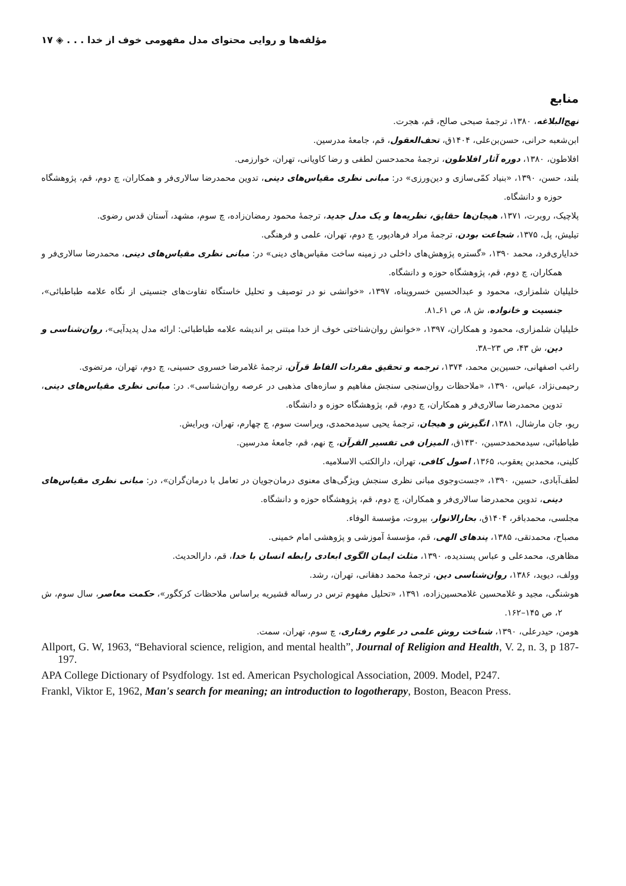مؤلفه‌ها و روایی محتوای مدل مفهومی خوف از خدا . . . ◈ ۱۷
منابع
نهج‌البلاغه، ۱۳۸۰، ترجمهٔ صبحی صالح، قم، هجرت.
ابن‌شعبه حرانی، حسن‌بن‌علی، ۱۴۰۴ق، تحف‌العقول، قم، جامعهٔ مدرسین.
افلاطون، ۱۳۸۰، دوره آثار افلاطون، ترجمهٔ محمدحسن لطفی و رضا کاویانی، تهران، خوارزمی.
بلند، حسن، ۱۳۹۰، «بنیاد کمّی‌سازی و دین‌ورزی» در: مبانی نظری مقیاس‌های دینی، تدوین محمدرضا سالاری‌فر و همکاران، چ دوم، قم، پژوهشگاه حوزه و دانشگاه.
پلاچیک، روبرت، ۱۳۷۱، هیجان‌ها حقایق، نظریه‌ها و یک مدل جدید، ترجمهٔ محمود رمضان‌زاده، چ سوم، مشهد، آستان قدس رضوی.
تیلیش، پل، ۱۳۷۵، شجاعت بودن، ترجمهٔ مراد فرهادپور، چ دوم، تهران، علمی و فرهنگی.
خدایاری‌فرد، محمد ۱۳۹۰، «گستره پژوهش‌های داخلی در زمینه ساخت مقیاس‌های دینی» در: مبانی نظری مقیاس‌های دینی، محمدرضا سالاری‌فر و همکاران، چ دوم، قم، پژوهشگاه حوزه و دانشگاه.
خلیلیان شلمزاری، محمود و عبدالحسین خسروپناه، ۱۳۹۷، «خوانشی نو در توصیف و تحلیل خاستگاه تفاوت‌های جنسیتی از نگاه علامه طباطبائی»، جنسیت و خانواده، ش ۸، ص ۶۱ـ۸۱.
خلیلیان شلمزاری، محمود و همکاران، ۱۳۹۷، «خوانش روان‌شناختی خوف از خدا مبتنی بر اندیشه علامه طباطبائی: ارائه مدل پدیدآیی»، روان‌شناسی و دین، ش ۴۳، ص ۲۳–۳۸.
راغب اصفهانی، حسین‌بن محمد، ۱۳۷۴، ترجمه و تحقیق مفردات الفاظ قرآن، ترجمهٔ غلامرضا خسروی حسینی، چ دوم، تهران، مرتضوی.
رحیمی‌نژاد، عباس، ۱۳۹۰، «ملاحظات روان‌سنجی سنجش مفاهیم و سازه‌های مذهبی در عرصه روان‌شناسی». در: مبانی نظری مقیاس‌های دینی، تدوین محمدرضا سالاری‌فر و همکاران، چ دوم، قم، پژوهشگاه حوزه و دانشگاه.
ریو، جان مارشال، ۱۳۸۱، انگیزش و هیجان، ترجمهٔ یحیی سیدمحمدی، ویراست سوم، چ چهارم، تهران، ویرایش.
طباطبائی، سیدمحمدحسین، ۱۴۳۰ق، المیزان فی تفسیر القرآن، چ نهم، قم، جامعهٔ مدرسین.
کلینی، محمدبن یعقوب، ۱۳۶۵، اصول کافی، تهران، دارالکتب الاسلامیه.
لطف‌آبادی، حسین، ۱۳۹۰، «جست‌وجوی مبانی نظری سنجش ویژگی‌های معنوی درمان‌جویان در تعامل با درمان‌گران»، در: مبانی نظری مقیاس‌های دینی، تدوین محمدرضا سالاری‌فر و همکاران، چ دوم، قم، پژوهشگاه حوزه و دانشگاه.
مجلسی، محمدباقر، ۱۴۰۴ق، بحارالانوار، بیروت، مؤسسة الوفاء.
مصباح، محمدتقی، ۱۳۸۵، پندهای الهی، قم، مؤسسهٔ آموزشی و پژوهشی امام خمینی.
مظاهری، محمدعلی و عباس پسندیده، ۱۳۹۰، مثلث ایمان الگوی ابعادی رابطه انسان با خدا، قم، دارالحدیث.
وولف، دیوید، ۱۳۸۶، روان‌شناسی دین، ترجمهٔ محمد دهقانی، تهران، رشد.
هوشنگی، مجید و غلامحسین غلامحسین‌زاده، ۱۳۹۱، «تحلیل مفهوم ترس در رساله قشیریه براساس ملاحظات کرکگور»، حکمت معاصر، سال سوم، ش ۲، ص ۱۴۵–۱۶۲.
هومن، حیدرعلی، ۱۳۹۰، شناخت روش علمی در علوم رفتاری، چ سوم، تهران، سمت.
Allport, G. W, 1963, “Behavioral science, religion, and mental health”, Journal of Religion and Health, V. 2, n. 3, p 187-197.
APA College Dictionary of Psydfology. 1st ed. American Psychological Association, 2009. Model, P247.
Frankl, Viktor E, 1962, Man's search for meaning; an introduction to logotherapy, Boston, Beacon Press.